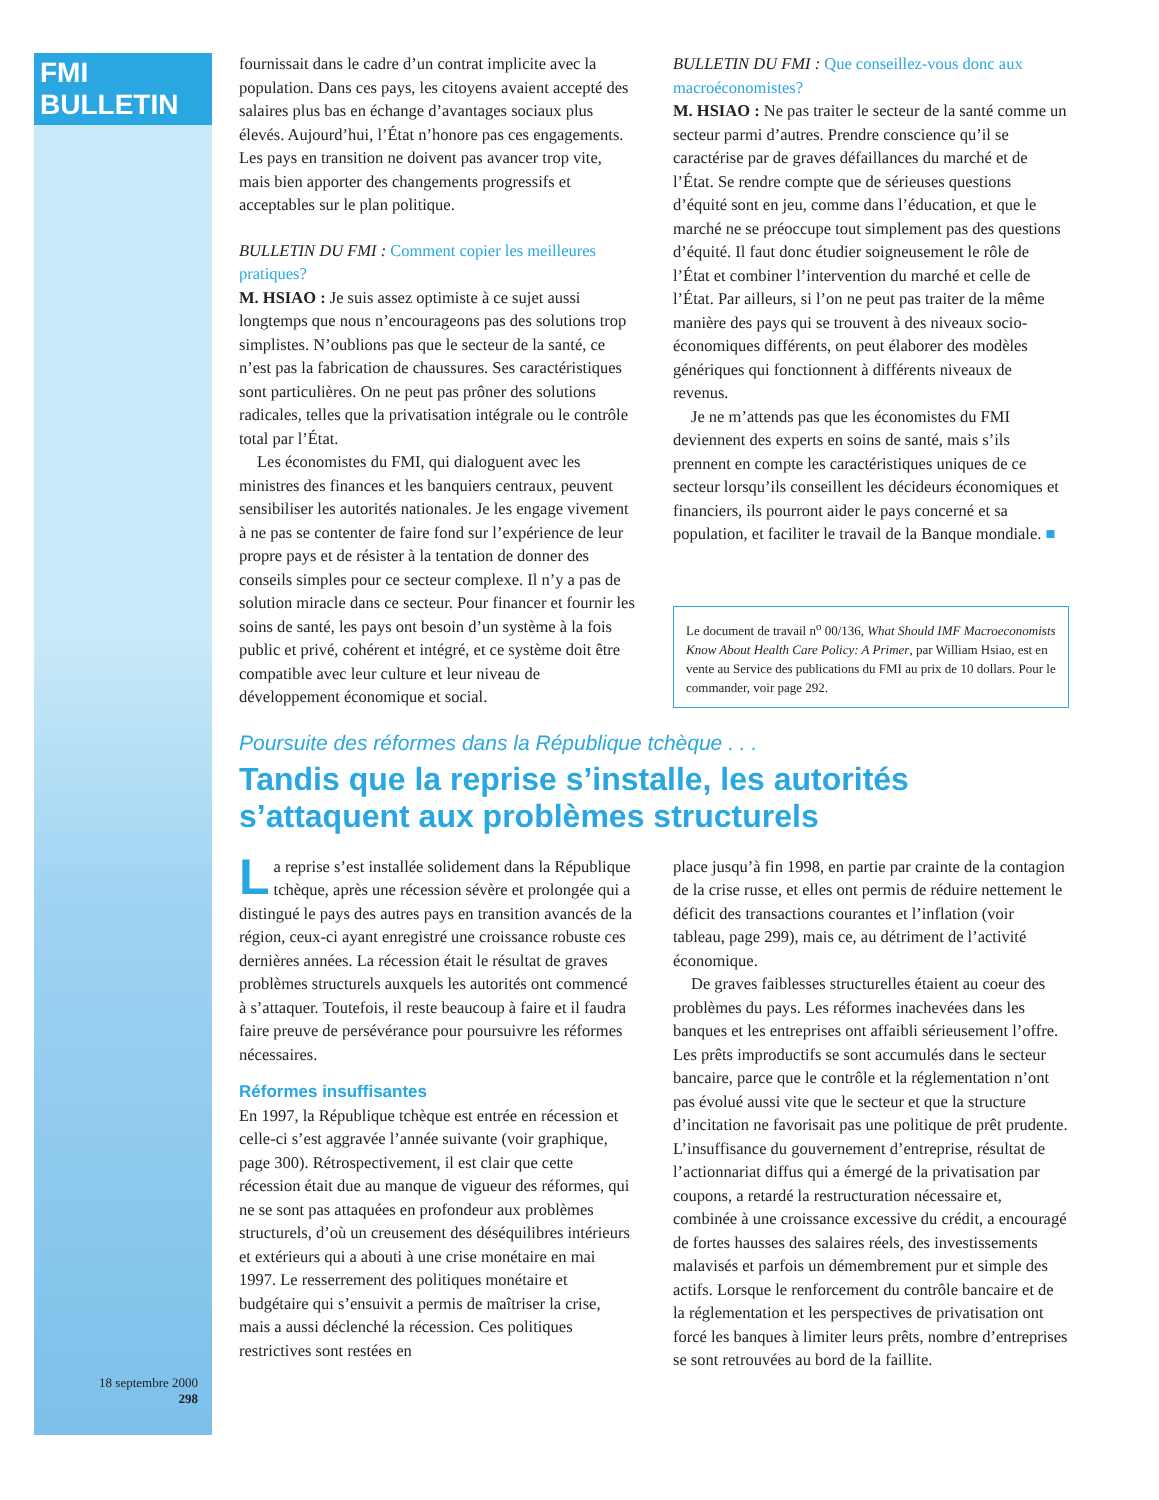FMI BULLETIN
18 septembre 2000
298
fournissait dans le cadre d’un contrat implicite avec la population. Dans ces pays, les citoyens avaient accepté des salaires plus bas en échange d’avantages sociaux plus élevés. Aujourd’hui, l’État n’honore pas ces engagements. Les pays en transition ne doivent pas avancer trop vite, mais bien apporter des changements progressifs et acceptables sur le plan politique.
BULLETIN DU FMI : Comment copier les meilleures pratiques?
M. HSIAO : Je suis assez optimiste à ce sujet aussi longtemps que nous n’encourageons pas des solutions trop simplistes. N’oublions pas que le secteur de la santé, ce n’est pas la fabrication de chaussures. Ses caractéristiques sont particulières. On ne peut pas prôner des solutions radicales, telles que la privatisation intégrale ou le contrôle total par l’État.
Les économistes du FMI, qui dialoguent avec les ministres des finances et les banquiers centraux, peuvent sensibiliser les autorités nationales. Je les engage vivement à ne pas se contenter de faire fond sur l’expérience de leur propre pays et de résister à la tentation de donner des conseils simples pour ce secteur complexe. Il n’y a pas de solution miracle dans ce secteur. Pour financer et fournir les soins de santé, les pays ont besoin d’un système à la fois public et privé, cohérent et intégré, et ce système doit être compatible avec leur culture et leur niveau de développement économique et social.
BULLETIN DU FMI : Que conseillez-vous donc aux macroéconomistes?
M. HSIAO : Ne pas traiter le secteur de la santé comme un secteur parmi d’autres. Prendre conscience qu’il se caractérise par de graves défaillances du marché et de l’État. Se rendre compte que de sérieuses questions d’équité sont en jeu, comme dans l’éducation, et que le marché ne se préoccupe tout simplement pas des questions d’équité. Il faut donc étudier soigneusement le rôle de l’État et combiner l’intervention du marché et celle de l’État. Par ailleurs, si l’on ne peut pas traiter de la même manière des pays qui se trouvent à des niveaux socio-économiques différents, on peut élaborer des modèles génériques qui fonctionnent à différents niveaux de revenus.
Je ne m’attends pas que les économistes du FMI deviennent des experts en soins de santé, mais s’ils prennent en compte les caractéristiques uniques de ce secteur lorsqu’ils conseillent les décideurs économiques et financiers, ils pourront aider le pays concerné et sa population, et faciliter le travail de la Banque mondiale. ■
Le document de travail n<sup>o</sup> 00/136, What Should IMF Macroeconomists Know About Health Care Policy: A Primer, par William Hsiao, est en vente au Service des publications du FMI au prix de 10 dollars. Pour le commander, voir page 292.
Poursuite des réformes dans la République tchèque . . .
Tandis que la reprise s’installe, les autorités s’attaquent aux problèmes structurels
La reprise s’est installée solidement dans la République tchèque, après une récession sévère et prolongée qui a distingué le pays des autres pays en transition avancés de la région, ceux-ci ayant enregistré une croissance robuste ces dernières années. La récession était le résultat de graves problèmes structurels auxquels les autorités ont commencé à s’attaquer. Toutefois, il reste beaucoup à faire et il faudra faire preuve de persévérance pour poursuivre les réformes nécessaires.
Réformes insuffisantes
En 1997, la République tchèque est entrée en récession et celle-ci s’est aggravée l’année suivante (voir graphique, page 300). Rétrospectivement, il est clair que cette récession était due au manque de vigueur des réformes, qui ne se sont pas attaquées en profondeur aux problèmes structurels, d’où un creusement des déséquilibres intérieurs et extérieurs qui a abouti à une crise monétaire en mai 1997. Le resserrement des politiques monétaire et budgétaire qui s’ensuivit a permis de maîtriser la crise, mais a aussi déclenché la récession. Ces politiques restrictives sont restées en
place jusqu’à fin 1998, en partie par crainte de la contagion de la crise russe, et elles ont permis de réduire nettement le déficit des transactions courantes et l’inflation (voir tableau, page 299), mais ce, au détriment de l’activité économique.
De graves faiblesses structurelles étaient au coeur des problèmes du pays. Les réformes inachevées dans les banques et les entreprises ont affaibli sérieusement l’offre. Les prêts improductifs se sont accumulés dans le secteur bancaire, parce que le contrôle et la réglementation n’ont pas évolué aussi vite que le secteur et que la structure d’incitation ne favorisait pas une politique de prêt prudente. L’insuffisance du gouvernement d’entreprise, résultat de l’actionnariat diffus qui a émergé de la privatisation par coupons, a retardé la restructuration nécessaire et, combinée à une croissance excessive du crédit, a encouragé de fortes hausses des salaires réels, des investissements malavisés et parfois un démembrement pur et simple des actifs. Lorsque le renforcement du contrôle bancaire et de la réglementation et les perspectives de privatisation ont forcé les banques à limiter leurs prêts, nombre d’entreprises se sont retrouvées au bord de la faillite.